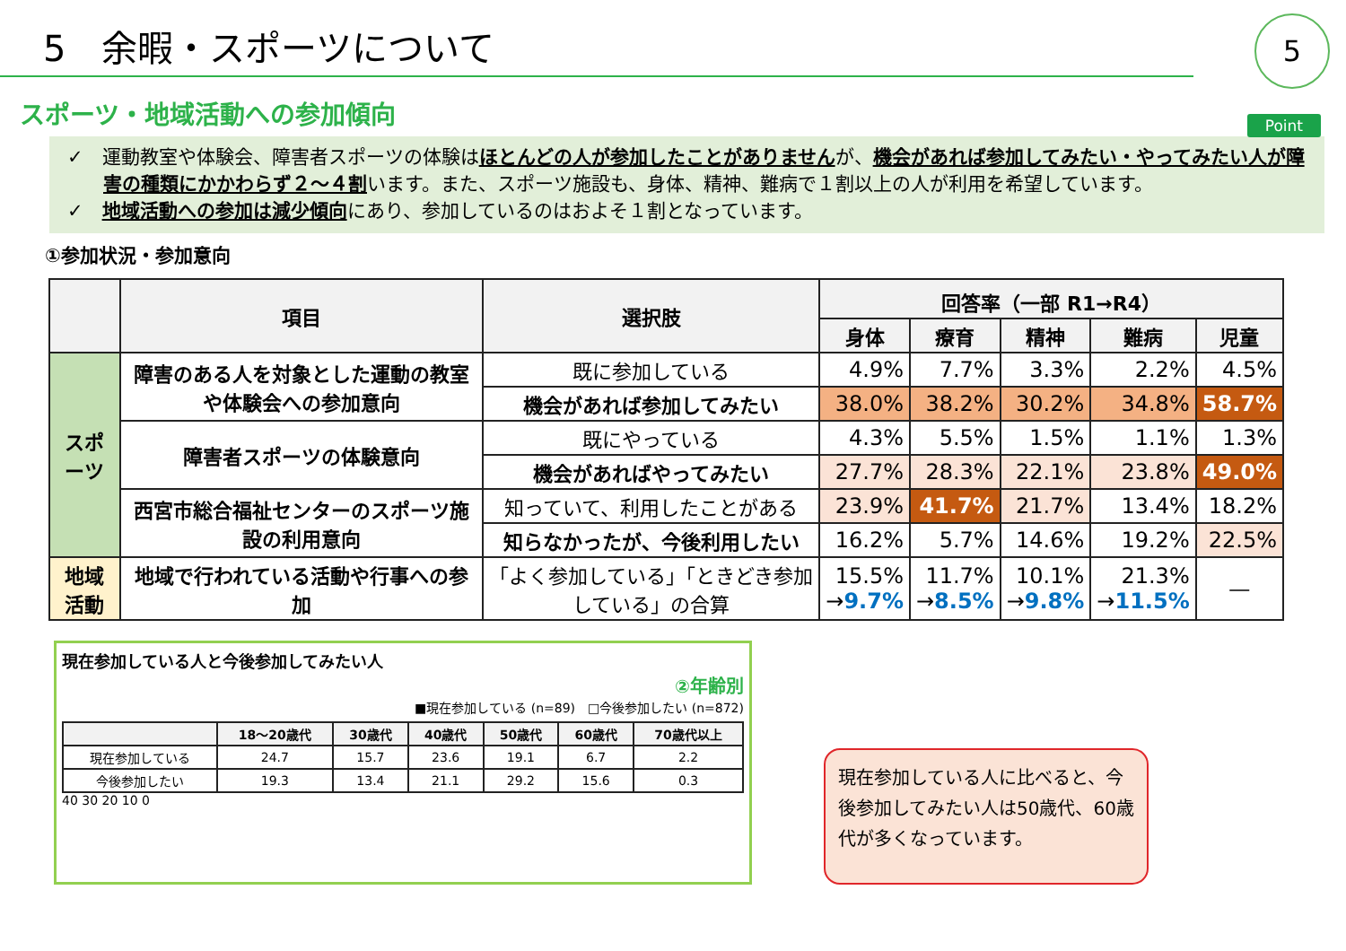5　余暇・スポーツについて
5
スポーツ・地域活動への参加傾向
Point
✓　運動教室や体験会、障害者スポーツの体験はほとんどの人が参加したことがありませんが、機会があれば参加してみたい・やってみたい人が障害の種類にかかわらず２～４割います。また、スポーツ施設も、身体、精神、難病で１割以上の人が利用を希望しています。
✓　地域活動への参加は減少傾向にあり、参加しているのはおよそ１割となっています。
①参加状況・参加意向
| | 項目 | 選択肢 | 回答率（一部 R1→R4） | | | | |
| --- | --- | --- | --- | --- | --- | --- | --- |
| | | | 身体 | 療育 | 精神 | 難病 | 児童 |
| スポーツ | 障害のある人を対象とした運動の教室や体験会への参加意向 | 既に参加している | 4.9% | 7.7% | 3.3% | 2.2% | 4.5% |
| | | 機会があれば参加してみたい | 38.0% | 38.2% | 30.2% | 34.8% | 58.7% |
| | 障害者スポーツの体験意向 | 既にやっている | 4.3% | 5.5% | 1.5% | 1.1% | 1.3% |
| | | 機会があればやってみたい | 27.7% | 28.3% | 22.1% | 23.8% | 49.0% |
| | 西宮市総合福祉センターのスポーツ施設の利用意向 | 知っていて、利用したことがある | 23.9% | 41.7% | 21.7% | 13.4% | 18.2% |
| | | 知らなかったが、今後利用したい | 16.2% | 5.7% | 14.6% | 19.2% | 22.5% |
| 地域活動 | 地域で行われている活動や行事への参加 | 「よく参加している」「ときどき参加している」の合算 | 15.5% → 9.7% | 11.7% → 8.5% | 10.1% → 9.8% | 21.3% → 11.5% | ― |
現在参加している人と今後参加してみたい人
②年齢別
■現在参加している (n=89)　□今後参加したい (n=872)
| | 18～20歳代 | 30歳代 | 40歳代 | 50歳代 | 60歳代 | 70歳代以上 |
| --- | --- | --- | --- | --- | --- | --- |
| 現在参加している | 24.7 | 15.7 | 23.6 | 19.1 | 6.7 | 2.2 |
| 今後参加したい | 19.3 | 13.4 | 21.1 | 29.2 | 15.6 | 0.3 |
40 30 20 10 0
現在参加している人に比べると、今後参加してみたい人は50歳代、60歳代が多くなっています。